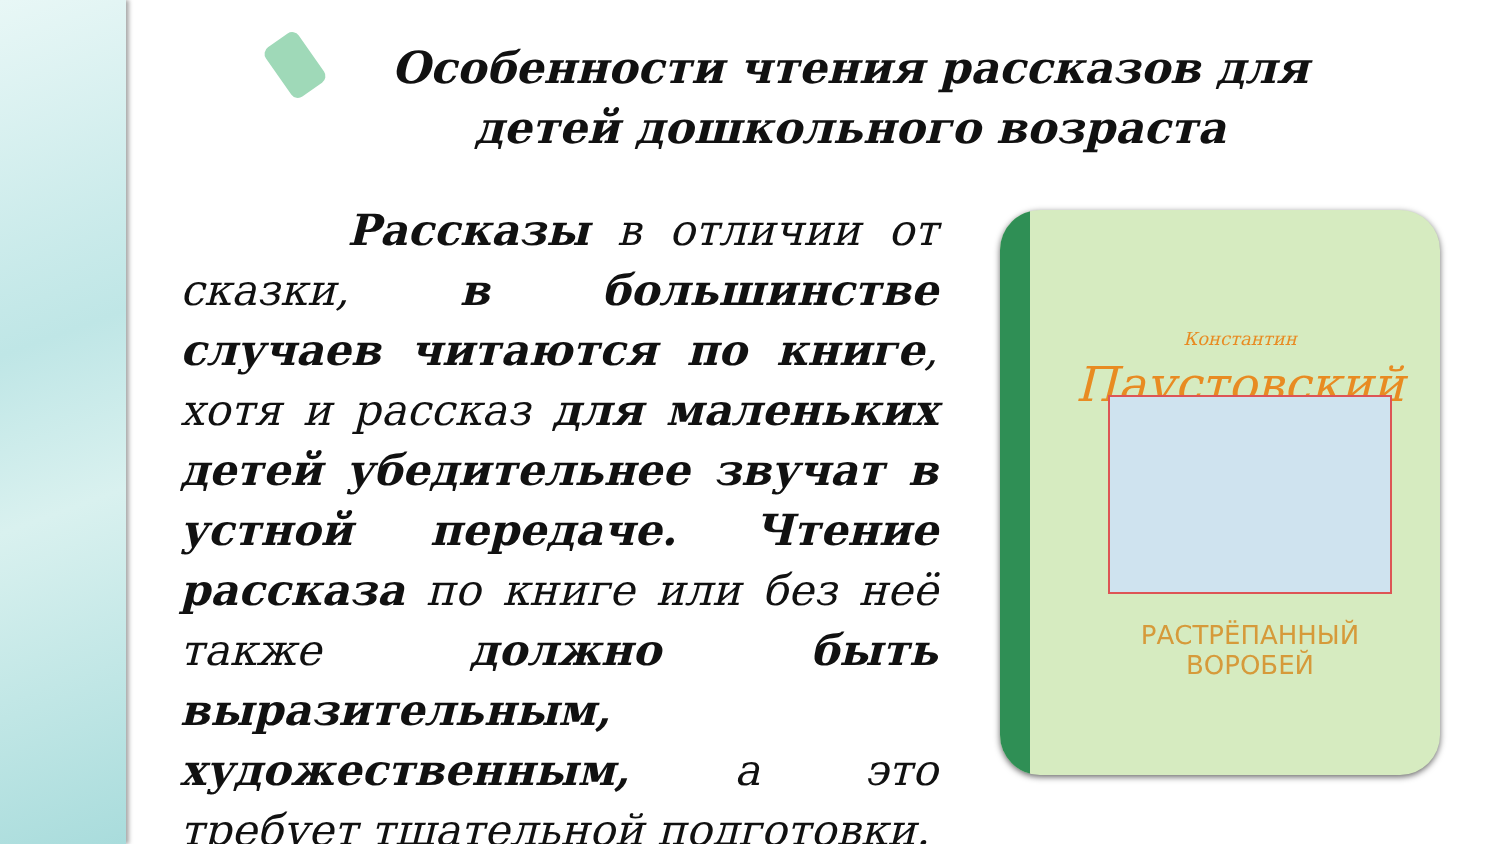Особенности чтения рассказов для детей дошкольного возраста
Рассказы в отличии от сказки, в большинстве случаев читаются по книге, хотя и рассказ для маленьких детей убедительнее звучат в устной передаче. Чтение рассказа по книге или без неё также должно быть выразительным, художественным, а это требует тщательной подготовки.
Константин
Паустовский
РАСТРЁПАННЫЙ
ВОРОБЕЙ